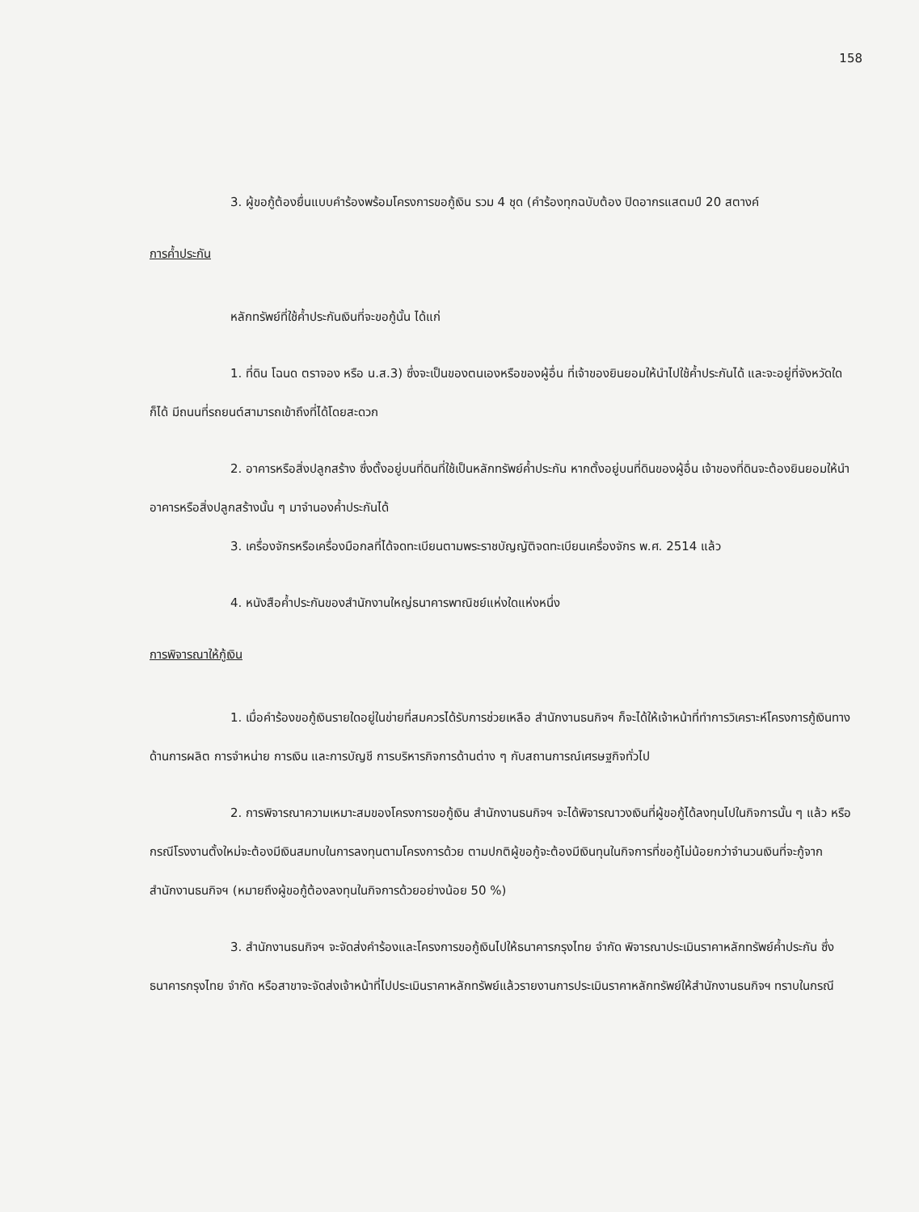158
3. ผู้ขอกู้ต้องยื่นแบบคำร้องพร้อมโครงการขอกู้เงิน รวม 4 ชุด (คำร้องทุกฉบับต้อง ปิดอากรแสตมป์ 20 สตางค์
การค้ำประกัน
หลักทรัพย์ที่ใช้ค้ำประกันเงินที่จะขอกู้นั้น ได้แก่
1. ที่ดิน โฉนด ตราจอง หรือ น.ส.3) ซึ่งจะเป็นของตนเองหรือของผู้อื่น ที่เจ้าของยินยอมให้นำไปใช้ค้ำประกันได้ และจะอยู่ที่จังหวัดใดก็ได้ มีถนนที่รถยนต์สามารถเข้าถึงที่ได้โดยสะดวก
2. อาคารหรือสิ่งปลูกสร้าง ซึ่งตั้งอยู่บนที่ดินที่ใช้เป็นหลักทรัพย์ค้ำประกัน หากตั้งอยู่บนที่ดินของผู้อื่น เจ้าของที่ดินจะต้องยินยอมให้นำอาคารหรือสิ่งปลูกสร้างนั้น ๆ มาจำนองค้ำประกันได้
3. เครื่องจักรหรือเครื่องมือกลที่ได้จดทะเบียนตามพระราชบัญญัติจดทะเบียนเครื่องจักร พ.ศ. 2514 แล้ว
4. หนังสือค้ำประกันของสำนักงานใหญ่ธนาคารพาณิชย์แห่งใดแห่งหนึ่ง
การพิจารณาให้กู้เงิน
1. เมื่อคำร้องขอกู้เงินรายใดอยู่ในข่ายที่สมควรได้รับการช่วยเหลือ สำนักงานธนกิจฯ ก็จะได้ให้เจ้าหน้าที่ทำการวิเคราะห์โครงการกู้เงินทางด้านการผลิต การจำหน่าย การเงิน และการบัญชี การบริหารกิจการด้านต่าง ๆ กับสถานการณ์เศรษฐกิจทั่วไป
2. การพิจารณาความเหมาะสมของโครงการขอกู้เงิน สำนักงานธนกิจฯ จะได้พิจารณาวงเงินที่ผู้ขอกู้ได้ลงทุนไปในกิจการนั้น ๆ แล้ว หรือกรณีโรงงานตั้งใหม่จะต้องมีเงินสมทบในการลงทุนตามโครงการด้วย ตามปกติผู้ขอกู้จะต้องมีเงินทุนในกิจการที่ขอกู้ไม่น้อยกว่าจำนวนเงินที่จะกู้จากสำนักงานธนกิจฯ (หมายถึงผู้ขอกู้ต้องลงทุนในกิจการด้วยอย่างน้อย 50 %)
3. สำนักงานธนกิจฯ จะจัดส่งคำร้องและโครงการขอกู้เงินไปให้ธนาคารกรุงไทย จำกัด พิจารณาประเมินราคาหลักทรัพย์ค้ำประกัน ซึ่งธนาคารกรุงไทย จำกัด หรือสาขาจะจัดส่งเจ้าหน้าที่ไปประเมินราคาหลักทรัพย์แล้วรายงานการประเมินราคาหลักทรัพย์ให้สำนักงานธนกิจฯ ทราบในกรณี